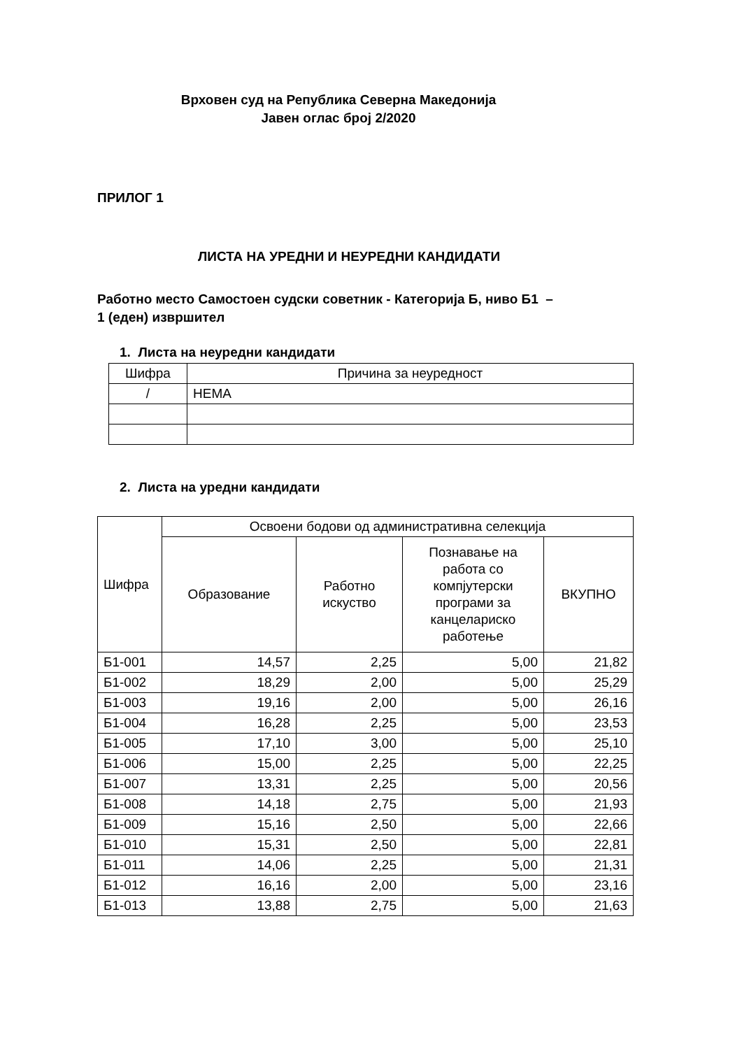Врховен суд на Република Северна Македонија
Јавен оглас број 2/2020
ПРИЛОГ 1
ЛИСТА НА УРЕДНИ И НЕУРЕДНИ КАНДИДАТИ
Работно место Самостоен судски советник - Категорија Б, ниво Б1 –
1 (еден) извршител
1. Листа на неуредни кандидати
| Шифра | Причина за неуредност |
| --- | --- |
| / | НЕМА |
2. Листа на уредни кандидати
| Шифра | Освоени бодови од административна селекција | | | |
| --- | --- | --- | --- | --- |
| | Образование | Работно искуство | Познавање на работа со компјутерски програми за канцелариско работење | ВКУПНО |
| Б1-001 | 14,57 | 2,25 | 5,00 | 21,82 |
| Б1-002 | 18,29 | 2,00 | 5,00 | 25,29 |
| Б1-003 | 19,16 | 2,00 | 5,00 | 26,16 |
| Б1-004 | 16,28 | 2,25 | 5,00 | 23,53 |
| Б1-005 | 17,10 | 3,00 | 5,00 | 25,10 |
| Б1-006 | 15,00 | 2,25 | 5,00 | 22,25 |
| Б1-007 | 13,31 | 2,25 | 5,00 | 20,56 |
| Б1-008 | 14,18 | 2,75 | 5,00 | 21,93 |
| Б1-009 | 15,16 | 2,50 | 5,00 | 22,66 |
| Б1-010 | 15,31 | 2,50 | 5,00 | 22,81 |
| Б1-011 | 14,06 | 2,25 | 5,00 | 21,31 |
| Б1-012 | 16,16 | 2,00 | 5,00 | 23,16 |
| Б1-013 | 13,88 | 2,75 | 5,00 | 21,63 |